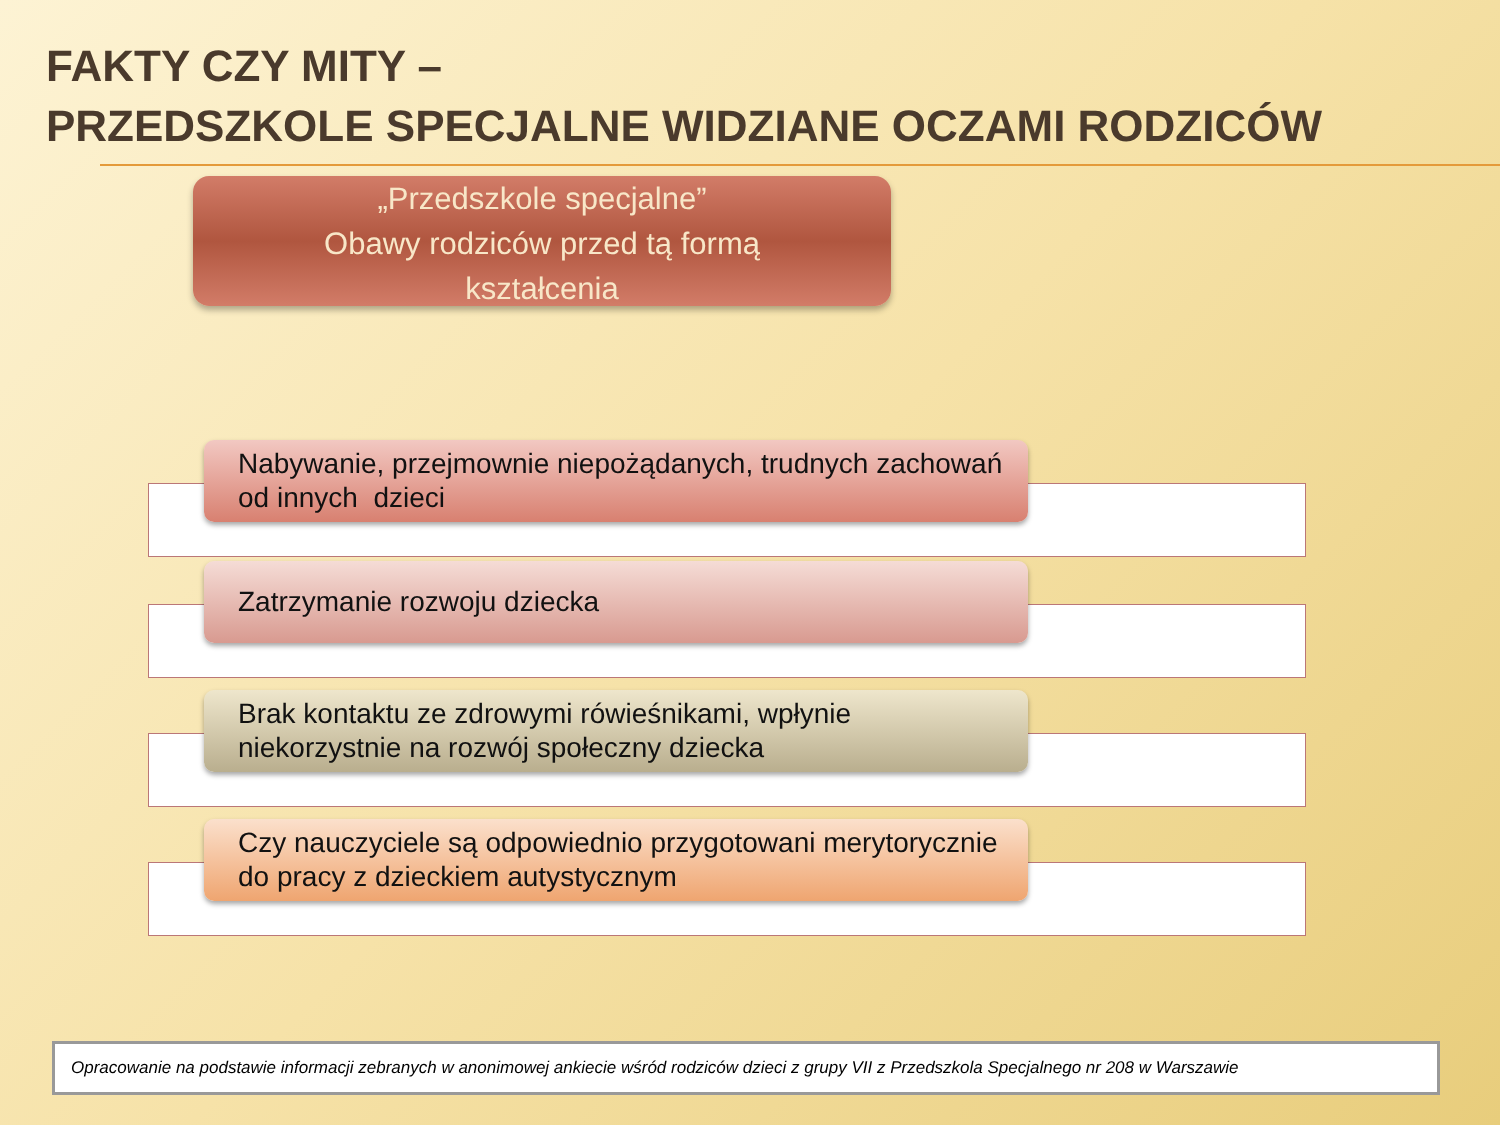FAKTY CZY MITY –
PRZEDSZKOLE SPECJALNE WIDZIANE OCZAMI RODZICÓW
„Przedszkole specjalne”
Obawy rodziców przed tą formą
kształcenia
Nabywanie, przejmownie niepożądanych, trudnych zachowań od innych dzieci
Zatrzymanie rozwoju dziecka
Brak kontaktu ze zdrowymi rówieśnikami, wpłynie niekorzystnie na rozwój społeczny dziecka
Czy nauczyciele są odpowiednio przygotowani merytorycznie do pracy z dzieckiem autystycznym
Opracowanie na podstawie informacji zebranych w anonimowej ankiecie wśród rodziców dzieci z grupy VII z Przedszkola Specjalnego nr 208 w Warszawie